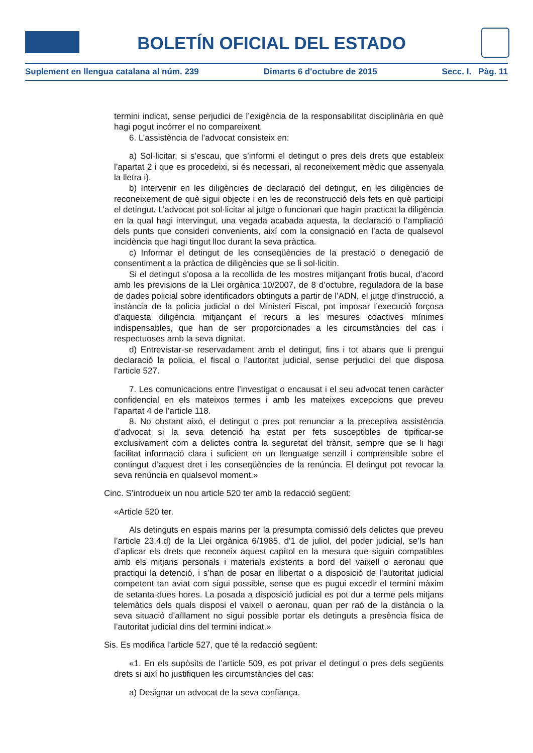BOLETÍN OFICIAL DEL ESTADO
Suplement en llengua catalana al núm. 239 Dimarts 6 d'octubre de 2015 Secc. I. Pàg. 11
termini indicat, sense perjudici de l’exigència de la responsabilitat disciplinària en què hagi pogut incórrer el no compareixent.
6. L’assistència de l’advocat consisteix en:
a) Sol·licitar, si s’escau, que s’informi el detingut o pres dels drets que estableix l’apartat 2 i que es procedeixi, si és necessari, al reconeixement mèdic que assenyala la lletra i).
b) Intervenir en les diligències de declaració del detingut, en les diligències de reconeixement de què sigui objecte i en les de reconstrucció dels fets en què participi el detingut. L’advocat pot sol·licitar al jutge o funcionari que hagin practicat la diligència en la qual hagi intervingut, una vegada acabada aquesta, la declaració o l’ampliació dels punts que consideri convenients, així com la consignació en l’acta de qualsevol incidència que hagi tingut lloc durant la seva pràctica.
c) Informar el detingut de les conseqüències de la prestació o denegació de consentiment a la pràctica de diligències que se li sol·licitin.
Si el detingut s’oposa a la recollida de les mostres mitjançant frotis bucal, d’acord amb les previsions de la Llei orgànica 10/2007, de 8 d’octubre, reguladora de la base de dades policial sobre identificadors obtinguts a partir de l’ADN, el jutge d’instrucció, a instància de la policia judicial o del Ministeri Fiscal, pot imposar l’execució forçosa d’aquesta diligència mitjançant el recurs a les mesures coactives mínimes indispensables, que han de ser proporcionades a les circumstàncies del cas i respectuoses amb la seva dignitat.
d) Entrevistar-se reservadament amb el detingut, fins i tot abans que li prengui declaració la policia, el fiscal o l’autoritat judicial, sense perjudici del que disposa l’article 527.
7. Les comunicacions entre l’investigat o encausat i el seu advocat tenen caràcter confidencial en els mateixos termes i amb les mateixes excepcions que preveu l’apartat 4 de l’article 118.
8. No obstant això, el detingut o pres pot renunciar a la preceptiva assistència d’advocat si la seva detenció ha estat per fets susceptibles de tipificar-se exclusivament com a delictes contra la seguretat del trànsit, sempre que se li hagi facilitat informació clara i suficient en un llenguatge senzill i comprensible sobre el contingut d’aquest dret i les conseqüències de la renúncia. El detingut pot revocar la seva renúncia en qualsevol moment.»
Cinc. S’introdueix un nou article 520 ter amb la redacció següent:
«Article 520 ter.
Als detinguts en espais marins per la presumpta comissió dels delictes que preveu l’article 23.4.d) de la Llei orgànica 6/1985, d’1 de juliol, del poder judicial, se’ls han d’aplicar els drets que reconeix aquest capítol en la mesura que siguin compatibles amb els mitjans personals i materials existents a bord del vaixell o aeronau que practiqui la detenció, i s’han de posar en llibertat o a disposició de l’autoritat judicial competent tan aviat com sigui possible, sense que es pugui excedir el termini màxim de setanta-dues hores. La posada a disposició judicial es pot dur a terme pels mitjans telemàtics dels quals disposi el vaixell o aeronau, quan per raó de la distància o la seva situació d’aïllament no sigui possible portar els detinguts a presència física de l’autoritat judicial dins del termini indicat.»
Sis. Es modifica l’article 527, que té la redacció següent:
«1. En els supòsits de l’article 509, es pot privar el detingut o pres dels següents drets si així ho justifiquen les circumstàncies del cas:
a) Designar un advocat de la seva confiança.